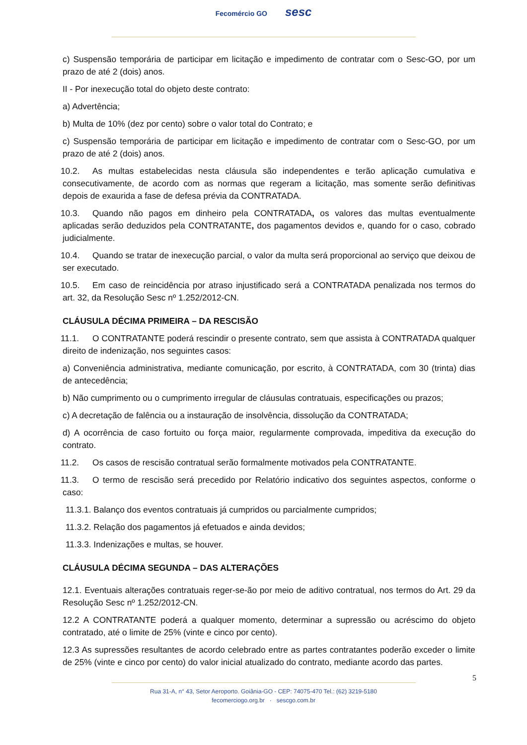Fecomércio GO sesc
c) Suspensão temporária de participar em licitação e impedimento de contratar com o Sesc-GO, por um prazo de até 2 (dois) anos.
II - Por inexecução total do objeto deste contrato:
a) Advertência;
b) Multa de 10% (dez por cento) sobre o valor total do Contrato; e
c) Suspensão temporária de participar em licitação e impedimento de contratar com o Sesc-GO, por um prazo de até 2 (dois) anos.
10.2. As multas estabelecidas nesta cláusula são independentes e terão aplicação cumulativa e consecutivamente, de acordo com as normas que regeram a licitação, mas somente serão definitivas depois de exaurida a fase de defesa prévia da CONTRATADA.
10.3. Quando não pagos em dinheiro pela CONTRATADA, os valores das multas eventualmente aplicadas serão deduzidos pela CONTRATANTE, dos pagamentos devidos e, quando for o caso, cobrado judicialmente.
10.4. Quando se tratar de inexecução parcial, o valor da multa será proporcional ao serviço que deixou de ser executado.
10.5. Em caso de reincidência por atraso injustificado será a CONTRATADA penalizada nos termos do art. 32, da Resolução Sesc nº 1.252/2012-CN.
CLÁUSULA DÉCIMA PRIMEIRA – DA RESCISÃO
11.1. O CONTRATANTE poderá rescindir o presente contrato, sem que assista à CONTRATADA qualquer direito de indenização, nos seguintes casos:
a) Conveniência administrativa, mediante comunicação, por escrito, à CONTRATADA, com 30 (trinta) dias de antecedência;
b) Não cumprimento ou o cumprimento irregular de cláusulas contratuais, especificações ou prazos;
c) A decretação de falência ou a instauração de insolvência, dissolução da CONTRATADA;
d) A ocorrência de caso fortuito ou força maior, regularmente comprovada, impeditiva da execução do contrato.
11.2. Os casos de rescisão contratual serão formalmente motivados pela CONTRATANTE.
11.3. O termo de rescisão será precedido por Relatório indicativo dos seguintes aspectos, conforme o caso:
11.3.1. Balanço dos eventos contratuais já cumpridos ou parcialmente cumpridos;
11.3.2. Relação dos pagamentos já efetuados e ainda devidos;
11.3.3. Indenizações e multas, se houver.
CLÁUSULA DÉCIMA SEGUNDA – DAS ALTERAÇÕES
12.1. Eventuais alterações contratuais reger-se-ão por meio de aditivo contratual, nos termos do Art. 29 da Resolução Sesc nº 1.252/2012-CN.
12.2 A CONTRATANTE poderá a qualquer momento, determinar a supressão ou acréscimo do objeto contratado, até o limite de 25% (vinte e cinco por cento).
12.3 As supressões resultantes de acordo celebrado entre as partes contratantes poderão exceder o limite de 25% (vinte e cinco por cento) do valor inicial atualizado do contrato, mediante acordo das partes.
5
Rua 31-A, n° 43, Setor Aeroporto. Goiânia-GO - CEP: 74075-470 Tel.: (62) 3219-5180
fecomerciogo.org.br · sescgo.com.br